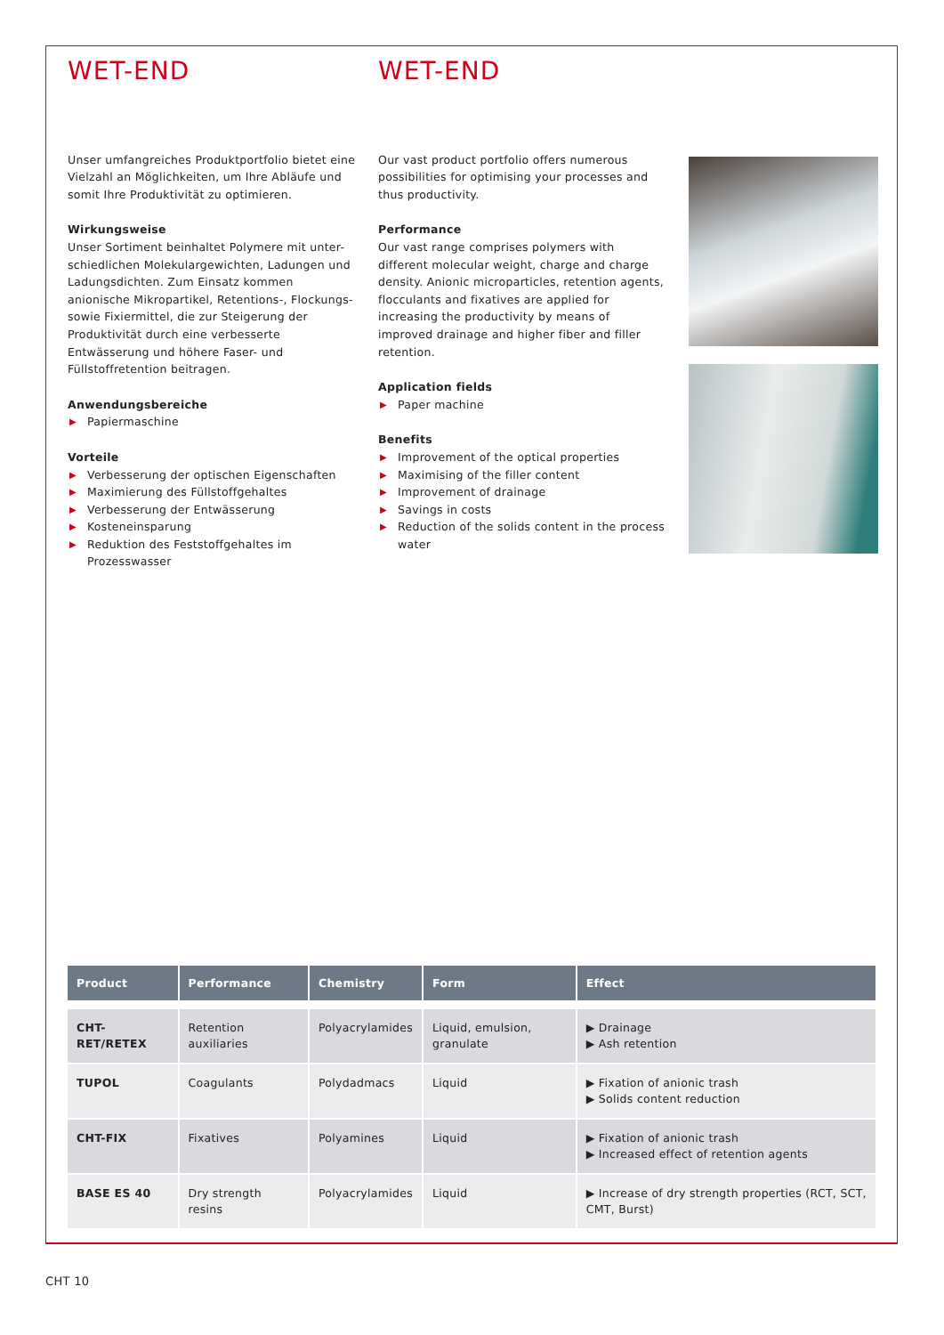WET-END
Unser umfangreiches Produktportfolio bietet eine Vielzahl an Möglichkeiten, um Ihre Abläufe und somit Ihre Produktivität zu optimieren.
Wirkungsweise
Unser Sortiment beinhaltet Polymere mit unter-schiedlichen Molekulargewichten, Ladungen und Ladungsdichten. Zum Einsatz kommen anionische Mikropartikel, Retentions-, Flockungs- sowie Fixiermittel, die zur Steigerung der Produktivität durch eine verbesserte Entwässerung und höhere Faser- und Füllstoffretention beitragen.
Anwendungsbereiche
▶ Papiermaschine
Vorteile
▶ Verbesserung der optischen Eigenschaften
▶ Maximierung des Füllstoffgehaltes
▶ Verbesserung der Entwässerung
▶ Kosteneinsparung
▶ Reduktion des Feststoffgehaltes im Prozesswasser
WET-END
Our vast product portfolio offers numerous possibilities for optimising your processes and thus productivity.
Performance
Our vast range comprises polymers with different molecular weight, charge and charge density. Anionic microparticles, retention agents, flocculants and fixatives are applied for increasing the productivity by means of improved drainage and higher fiber and filler retention.
Application fields
▶ Paper machine
Benefits
▶ Improvement of the optical properties
▶ Maximising of the filler content
▶ Improvement of drainage
▶ Savings in costs
▶ Reduction of the solids content in the process water
| Product | Performance | Chemistry | Form | Effect |
| --- | --- | --- | --- | --- |
| CHT-RET/RETEX | Retention auxiliaries | Polyacrylamides | Liquid, emulsion, granulate | ▶ Drainage ▶ Ash retention |
| TUPOL | Coagulants | Polydadmacs | Liquid | ▶ Fixation of anionic trash ▶ Solids content reduction |
| CHT-FIX | Fixatives | Polyamines | Liquid | ▶ Fixation of anionic trash ▶ Increased effect of retention agents |
| BASE ES 40 | Dry strength resins | Polyacrylamides | Liquid | ▶ Increase of dry strength properties (RCT, SCT, CMT, Burst) |
CHT 10